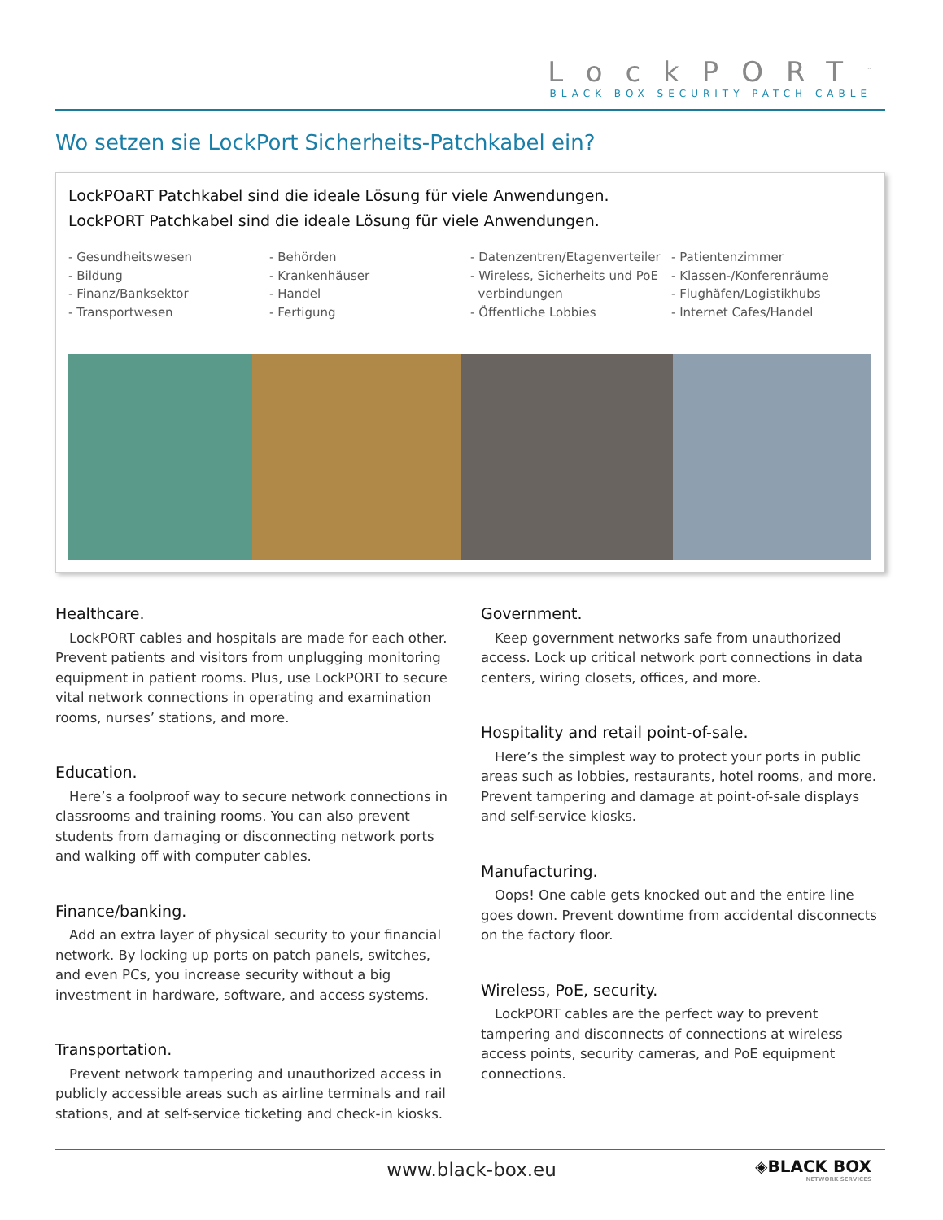LockPORT<sup>™</sup>
BLACK BOX SECURITY PATCH CABLE
Wo setzen sie LockPort Sicherheits-Patchkabel ein?
LockPOaRT Patchkabel sind die ideale Lösung für viele Anwendungen.
LockPORT Patchkabel sind die ideale Lösung für viele Anwendungen.
- Gesundheitswesen
- Bildung
- Finanz/Banksektor
- Transportwesen
- Behörden
- Krankenhäuser
- Handel
- Fertigung
- Datenzentren/Etagenverteiler
- Wireless, Sicherheits und PoE
verbindungen
- Öffentliche Lobbies
- Patientenzimmer
- Klassen-/Konferenräume
- Flughäfen/Logistikhubs
- Internet Cafes/Handel
Healthcare.
LockPORT cables and hospitals are made for each other. Prevent patients and visitors from unplugging monitoring equipment in patient rooms. Plus, use LockPORT to secure vital network connections in operating and examination rooms, nurses’ stations, and more.
Education.
Here’s a foolproof way to secure network connections in classrooms and training rooms. You can also prevent students from damaging or disconnecting network ports and walking off with computer cables.
Finance/banking.
Add an extra layer of physical security to your financial network. By locking up ports on patch panels, switches, and even PCs, you increase security without a big investment in hardware, software, and access systems.
Transportation.
Prevent network tampering and unauthorized access in publicly accessible areas such as airline terminals and rail stations, and at self-service ticketing and check-in kiosks.
Government.
Keep government networks safe from unauthorized access. Lock up critical network port connections in data centers, wiring closets, offices, and more.
Hospitality and retail point-of-sale.
Here’s the simplest way to protect your ports in public areas such as lobbies, restaurants, hotel rooms, and more. Prevent tampering and damage at point-of-sale displays and self-service kiosks.
Manufacturing.
Oops! One cable gets knocked out and the entire line goes down. Prevent downtime from accidental disconnects on the factory floor.
Wireless, PoE, security.
LockPORT cables are the perfect way to prevent tampering and disconnects of connections at wireless access points, security cameras, and PoE equipment connections.
www.black-box.eu ◈BLACK BOX
NETWORK SERVICES